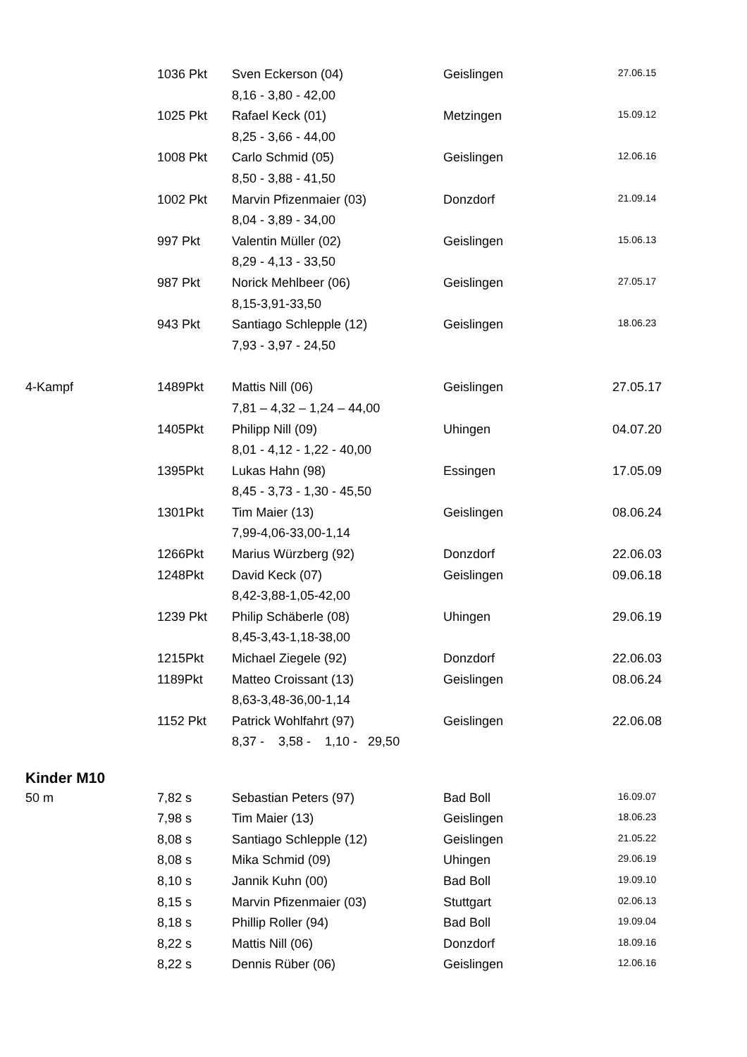| | 1036 Pkt | Sven Eckerson (04) | Geislingen | 27.06.15 |
| | | 8,16 - 3,80 - 42,00 | | |
| | 1025 Pkt | Rafael Keck (01) | Metzingen | 15.09.12 |
| | | 8,25 - 3,66 - 44,00 | | |
| | 1008 Pkt | Carlo Schmid (05) | Geislingen | 12.06.16 |
| | | 8,50 - 3,88 - 41,50 | | |
| | 1002 Pkt | Marvin Pfizenmaier (03) | Donzdorf | 21.09.14 |
| | | 8,04 - 3,89 - 34,00 | | |
| | 997 Pkt | Valentin Müller (02) | Geislingen | 15.06.13 |
| | | 8,29 - 4,13 - 33,50 | | |
| | 987 Pkt | Norick Mehlbeer (06) | Geislingen | 27.05.17 |
| | | 8,15-3,91-33,50 | | |
| | 943 Pkt | Santiago Schlepple (12) | Geislingen | 18.06.23 |
| | | 7,93 - 3,97 - 24,50 | | |
| 4-Kampf | 1489Pkt | Mattis Nill (06) | Geislingen | 27.05.17 |
| | | 7,81 – 4,32 – 1,24 – 44,00 | | |
| | 1405Pkt | Philipp Nill (09) | Uhingen | 04.07.20 |
| | | 8,01 - 4,12 - 1,22 - 40,00 | | |
| | 1395Pkt | Lukas Hahn (98) | Essingen | 17.05.09 |
| | | 8,45 - 3,73 - 1,30 - 45,50 | | |
| | 1301Pkt | Tim Maier (13) | Geislingen | 08.06.24 |
| | | 7,99-4,06-33,00-1,14 | | |
| | 1266Pkt | Marius Würzberg (92) | Donzdorf | 22.06.03 |
| | 1248Pkt | David Keck (07) | Geislingen | 09.06.18 |
| | | 8,42-3,88-1,05-42,00 | | |
| | 1239 Pkt | Philip Schäberle (08) | Uhingen | 29.06.19 |
| | | 8,45-3,43-1,18-38,00 | | |
| | 1215Pkt | Michael Ziegele (92) | Donzdorf | 22.06.03 |
| | 1189Pkt | Matteo Croissant (13) | Geislingen | 08.06.24 |
| | | 8,63-3,48-36,00-1,14 | | |
| | 1152 Pkt | Patrick Wohlfahrt (97) | Geislingen | 22.06.08 |
| | | 8,37 - 3,58 - 1,10 - 29,50 | | |
| Kinder M10 | | | | |
| 50 m | 7,82 s | Sebastian Peters (97) | Bad Boll | 16.09.07 |
| | 7,98 s | Tim Maier (13) | Geislingen | 18.06.23 |
| | 8,08 s | Santiago Schlepple (12) | Geislingen | 21.05.22 |
| | 8,08 s | Mika Schmid (09) | Uhingen | 29.06.19 |
| | 8,10 s | Jannik Kuhn (00) | Bad Boll | 19.09.10 |
| | 8,15 s | Marvin Pfizenmaier (03) | Stuttgart | 02.06.13 |
| | 8,18 s | Phillip Roller (94) | Bad Boll | 19.09.04 |
| | 8,22 s | Mattis Nill (06) | Donzdorf | 18.09.16 |
| | 8,22 s | Dennis Rüber (06) | Geislingen | 12.06.16 |